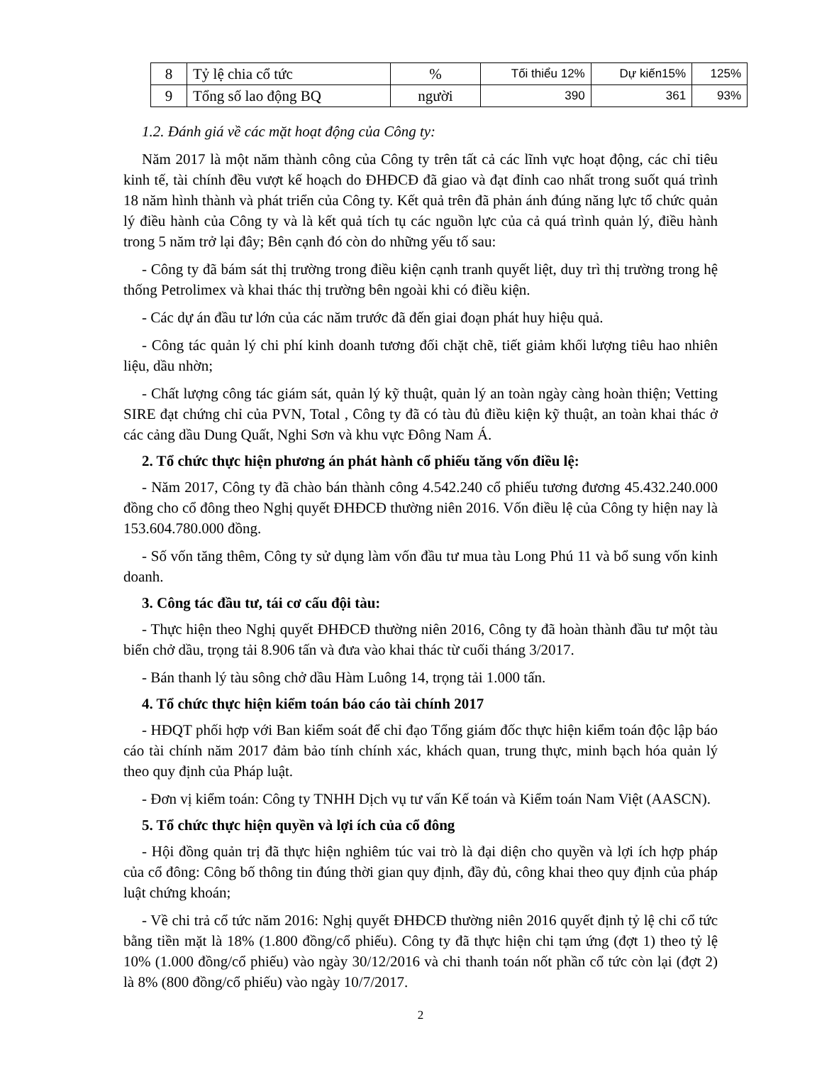| 8 | Tỷ lệ chia cổ tức | % | Tối thiểu 12% | Dự kiến15% | 125% |
| 9 | Tổng số lao động BQ | người | 390 | 361 | 93% |
1.2. Đánh giá về các mặt hoạt động của Công ty:
Năm 2017 là một năm thành công của Công ty trên tất cả các lĩnh vực hoạt động, các chỉ tiêu kinh tế, tài chính đều vượt kế hoạch do ĐHĐCĐ đã giao và đạt đỉnh cao nhất trong suốt quá trình 18 năm hình thành và phát triển của Công ty. Kết quả trên đã phản ánh đúng năng lực tổ chức quản lý điều hành của Công ty và là kết quả tích tụ các nguồn lực của cả quá trình quản lý, điều hành trong 5 năm trở lại đây; Bên cạnh đó còn do những yếu tố sau:
- Công ty đã bám sát thị trường trong điều kiện cạnh tranh quyết liệt, duy trì thị trường trong hệ thống Petrolimex và khai thác thị trường bên ngoài khi có điều kiện.
- Các dự án đầu tư lớn của các năm trước đã đến giai đoạn phát huy hiệu quả.
- Công tác quản lý chi phí kinh doanh tương đối chặt chẽ, tiết giảm khối lượng tiêu hao nhiên liệu, dầu nhờn;
- Chất lượng công tác giám sát, quản lý kỹ thuật, quản lý an toàn ngày càng hoàn thiện; Vetting SIRE đạt chứng chỉ của PVN, Total , Công ty đã có tàu đủ điều kiện kỹ thuật, an toàn khai thác ở các cảng dầu Dung Quất, Nghi Sơn và khu vực Đông Nam Á.
2. Tổ chức thực hiện phương án phát hành cổ phiếu tăng vốn điều lệ:
- Năm 2017, Công ty đã chào bán thành công 4.542.240 cổ phiếu tương đương 45.432.240.000 đồng cho cổ đông theo Nghị quyết ĐHĐCĐ thường niên 2016. Vốn điều lệ của Công ty hiện nay là 153.604.780.000 đồng.
- Số vốn tăng thêm, Công ty sử dụng làm vốn đầu tư mua tàu Long Phú 11 và bổ sung vốn kinh doanh.
3. Công tác đầu tư, tái cơ cấu đội tàu:
- Thực hiện theo Nghị quyết ĐHĐCĐ thường niên 2016, Công ty đã hoàn thành đầu tư một tàu biển chở dầu, trọng tải 8.906 tấn và đưa vào khai thác từ cuối tháng 3/2017.
- Bán thanh lý tàu sông chở dầu Hàm Luông 14, trọng tải 1.000 tấn.
4. Tổ chức thực hiện kiểm toán báo cáo tài chính 2017
- HĐQT phối hợp với Ban kiểm soát để chỉ đạo Tổng giám đốc thực hiện kiểm toán độc lập báo cáo tài chính năm 2017 đảm bảo tính chính xác, khách quan, trung thực, minh bạch hóa quản lý theo quy định của Pháp luật.
- Đơn vị kiểm toán: Công ty TNHH Dịch vụ tư vấn Kế toán và Kiểm toán Nam Việt (AASCN).
5. Tổ chức thực hiện quyền và lợi ích của cổ đông
- Hội đồng quản trị đã thực hiện nghiêm túc vai trò là đại diện cho quyền và lợi ích hợp pháp của cổ đông: Công bố thông tin đúng thời gian quy định, đầy đủ, công khai theo quy định của pháp luật chứng khoán;
- Về chi trả cổ tức năm 2016: Nghị quyết ĐHĐCĐ thường niên 2016 quyết định tỷ lệ chi cổ tức bằng tiền mặt là 18% (1.800 đồng/cổ phiếu). Công ty đã thực hiện chi tạm ứng (đợt 1) theo tỷ lệ 10% (1.000 đồng/cổ phiếu) vào ngày 30/12/2016 và chi thanh toán nốt phần cổ tức còn lại (đợt 2) là 8% (800 đồng/cổ phiếu) vào ngày 10/7/2017.
2